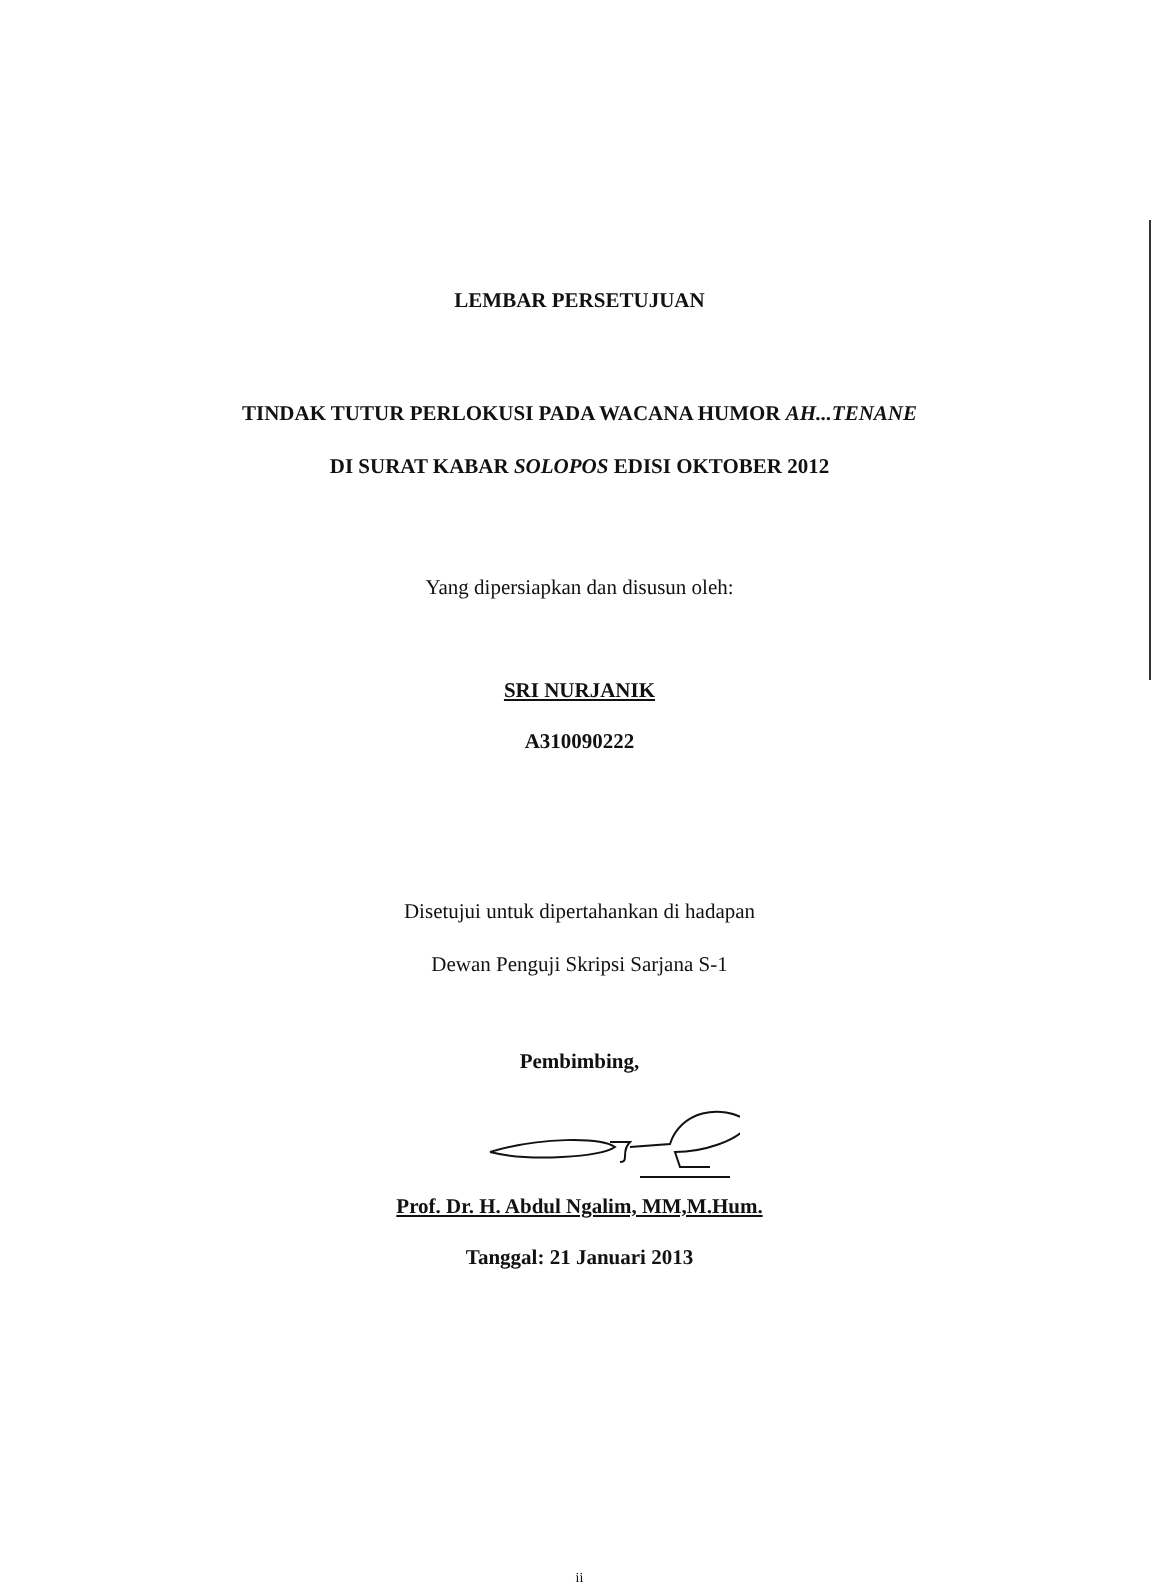LEMBAR PERSETUJUAN
TINDAK TUTUR PERLOKUSI PADA WACANA HUMOR AH...TENANE
DI SURAT KABAR SOLOPOS EDISI OKTOBER 2012
Yang dipersiapkan dan disusun oleh:
SRI NURJANIK
A310090222
Disetujui untuk dipertahankan di hadapan
Dewan Penguji Skripsi Sarjana S-1
Pembimbing,
Prof. Dr. H. Abdul Ngalim, MM,M.Hum.
Tanggal: 21 Januari 2013
ii